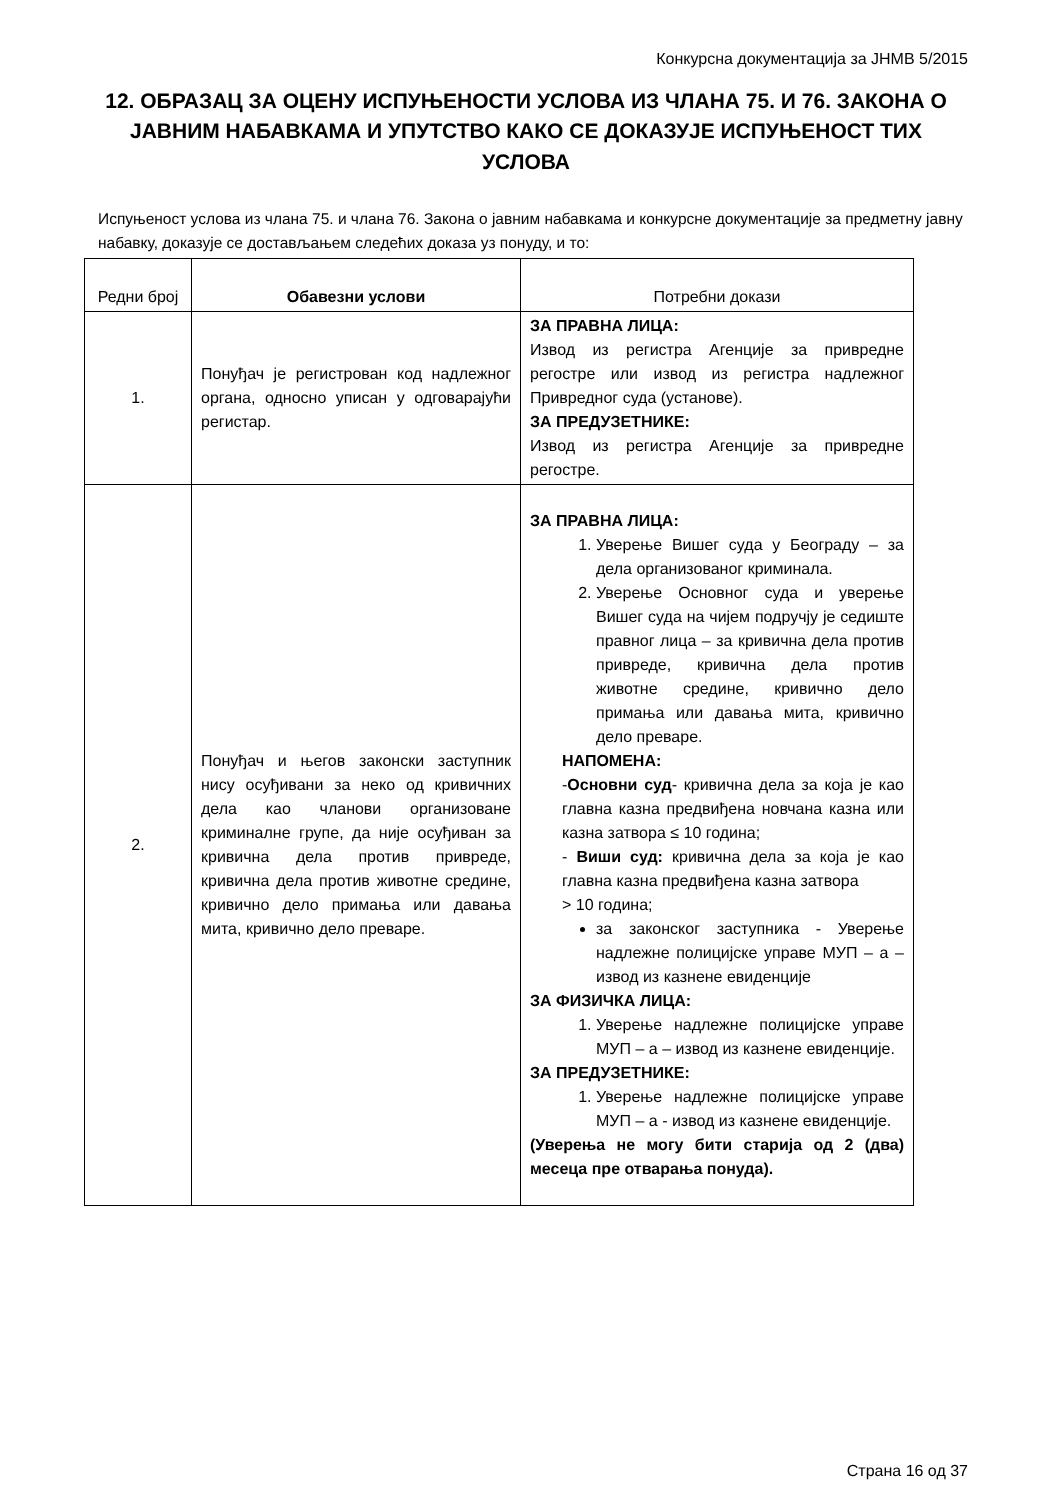Конкурсна документација за ЈНМВ 5/2015
12. ОБРАЗАЦ ЗА ОЦЕНУ ИСПУЊЕНОСТИ УСЛОВА ИЗ ЧЛАНА 75. И 76. ЗАКОНА О ЈАВНИМ НАБАВКАМА И УПУТСТВО КАКО СЕ ДОКАЗУЈЕ ИСПУЊЕНОСТ ТИХ УСЛОВА
Испуњеност услова из члана 75. и члана 76. Закона о јавним набавкама и конкурсне документације за предметну јавну набавку, доказује се достављањем следећих доказа уз понуду, и то:
| Редни број | Обавезни услови | Потребни докази |
| --- | --- | --- |
| 1. | Понуђач је регистрован код надлежног органа, односно уписан у одговарајући регистар. | ЗА ПРАВНА ЛИЦА: Извод из регистра Агенције за привредне регостре или извод из регистра надлежног Привредног суда (установе). ЗА ПРЕДУЗЕТНИКЕ: Извод из регистра Агенције за привредне регостре. |
| 2. | Понуђач и његов законски заступник нису осуђивани за неко од кривичних дела као чланови организоване криминалне групе, да није осуђиван за кривична дела против привреде, кривична дела против животне средине, кривично дело примања или давања мита, кривично дело преваре. | ЗА ПРАВНА ЛИЦА: 1. Уверење Вишег суда у Београду – за дела организованог криминала. 2. Уверење Основног суда и уверење Вишег суда на чијем подручју је седиште правног лица – за кривична дела против привреде, кривична дела против животне средине, кривично дело примања или давања мита, кривично дело преваре. НАПОМЕНА: - Основни суд - кривична дела за која је као главна казна предвиђена новчана казна или казна затвора ≤ 10 година; - Виши суд: кривична дела за која је као главна казна предвиђена казна затвора > 10 година; за законског заступника - Уверење надлежне полицијске управе МУП – а – извод из казнене евиденције ЗА ФИЗИЧКА ЛИЦА: 1. Уверење надлежне полицијске управе МУП – а – извод из казнене евиденције. ЗА ПРЕДУЗЕТНИКЕ: 1. Уверење надлежне полицијске управе МУП – а - извод из казнене евиденције. (Уверења не могу бити старија од 2 (два) месеца пре отварања понуда). |
Страна 16 од 37